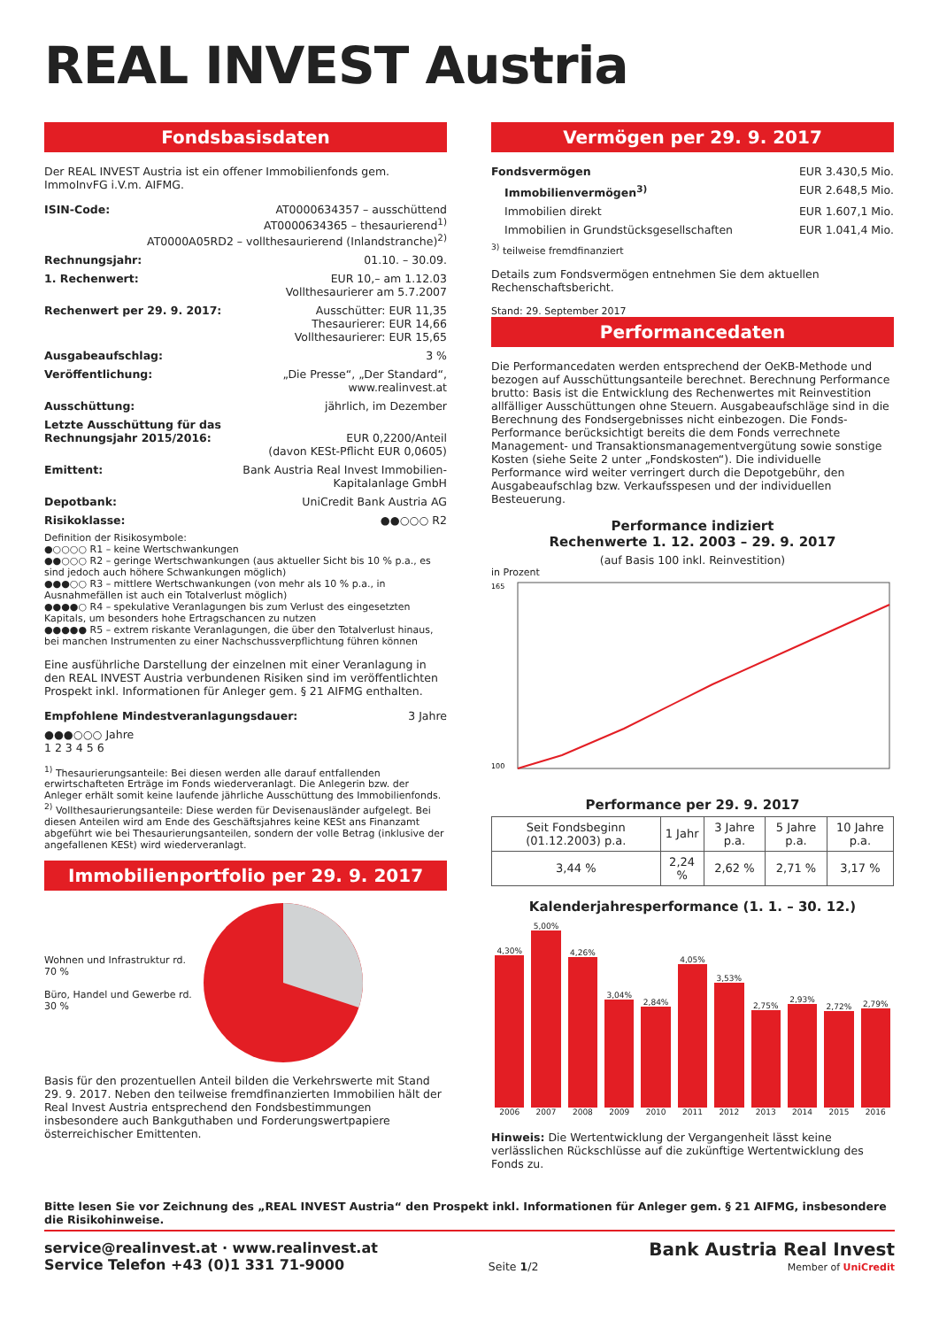REAL INVEST Austria
Fondsbasisdaten
Der REAL INVEST Austria ist ein offener Immobilienfonds gem. ImmoInvFG i.V.m. AIFMG.
ISIN-Code: AT0000634357 – ausschüttend
AT0000634365 – thesaurierend<sup>1)</sup>
AT0000A05RD2 – vollthesaurierend (Inlandstranche)<sup>2)</sup>
Rechnungsjahr: 01.10. – 30.09.
1. Rechenwert: EUR 10,– am 1.12.03
Vollthesaurierer am 5.7.2007
Rechenwert per 29. 9. 2017: Ausschütter: EUR 11,35
Thesaurierer: EUR 14,66
Vollthesaurierer: EUR 15,65
Ausgabeaufschlag: 3 %
Veröffentlichung: „Die Presse“, „Der Standard“,
www.realinvest.at
Ausschüttung: jährlich, im Dezember
Letzte Ausschüttung für das
Rechnungsjahr 2015/2016:
EUR 0,2200/Anteil
(davon KESt-Pflicht EUR 0,0605)
Emittent: Bank Austria Real Invest Immobilien-
Kapitalanlage GmbH
Depotbank: UniCredit Bank Austria AG
Risikoklasse: ●●○○○ R2
Definition der Risikosymbole:
●○○○○ R1 – keine Wertschwankungen
●●○○○ R2 – geringe Wertschwankungen (aus aktueller Sicht bis 10 % p.a., es sind jedoch auch höhere Schwankungen möglich)
●●●○○ R3 – mittlere Wertschwankungen (von mehr als 10 % p.a., in Ausnahmefällen ist auch ein Totalverlust möglich)
●●●●○ R4 – spekulative Veranlagungen bis zum Verlust des eingesetzten Kapitals, um besonders hohe Ertragschancen zu nutzen
●●●●● R5 – extrem riskante Veranlagungen, die über den Totalverlust hinaus, bei manchen Instrumenten zu einer Nachschussverpflichtung führen können
Eine ausführliche Darstellung der einzelnen mit einer Veranlagung in den REAL INVEST Austria verbundenen Risiken sind im veröffentlichten Prospekt inkl. Informationen für Anleger gem. § 21 AIFMG enthalten.
Empfohlene Mindestveranlagungsdauer: 3 Jahre
●●●○○○ Jahre
1 2 3 4 5 6
<sup>1)</sup> Thesaurierungsanteile: Bei diesen werden alle darauf entfallenden erwirtschafteten Erträge im Fonds wiederveranlagt. Die Anlegerin bzw. der Anleger erhält somit keine laufende jährliche Ausschüttung des Immobilienfonds.
<sup>2)</sup> Vollthesaurierungsanteile: Diese werden für Devisenausländer aufgelegt. Bei diesen Anteilen wird am Ende des Geschäftsjahres keine KESt ans Finanzamt abgeführt wie bei Thesaurierungsanteilen, sondern der volle Betrag (inklusive der angefallenen KESt) wird wiederveranlagt.
Immobilienportfolio per 29. 9. 2017
Wohnen und Infrastruktur rd. 70 %
Büro, Handel und Gewerbe rd. 30 %
Basis für den prozentuellen Anteil bilden die Verkehrswerte mit Stand 29. 9. 2017. Neben den teilweise fremdfinanzierten Immobilien hält der Real Invest Austria entsprechend den Fondsbestimmungen insbesondere auch Bankguthaben und Forderungswertpapiere österreichischer Emittenten.
Vermögen per 29. 9. 2017
Fondsvermögen EUR 3.430,5 Mio.
Immobilienvermögen<sup>3)</sup> EUR 2.648,5 Mio.
Immobilien direkt EUR 1.607,1 Mio.
Immobilien in Grundstücksgesellschaften EUR 1.041,4 Mio.
<sup>3)</sup> teilweise fremdfinanziert
Details zum Fondsvermögen entnehmen Sie dem aktuellen Rechenschaftsbericht.
Stand: 29. September 2017
Performancedaten
Die Performancedaten werden entsprechend der OeKB-Methode und bezogen auf Ausschüttungsanteile berechnet. Berechnung Performance brutto: Basis ist die Entwicklung des Rechenwertes mit Reinvestition allfälliger Ausschüttungen ohne Steuern. Ausgabeaufschläge sind in die Berechnung des Fondsergebnisses nicht einbezogen. Die Fonds-Performance berücksichtigt bereits die dem Fonds verrechnete Management- und Transaktionsmanagementvergütung sowie sonstige Kosten (siehe Seite 2 unter „Fondskosten“). Die individuelle Performance wird weiter verringert durch die Depotgebühr, den Ausgabeaufschlag bzw. Verkaufsspesen und der individuellen Besteuerung.
Performance indiziert
Rechenwerte 1. 12. 2003 – 29. 9. 2017
(auf Basis 100 inkl. Reinvestition)
in Prozent
165
100
Performance per 29. 9. 2017
| Seit Fondsbeginn (01.12.2003) p.a. | 1 Jahr | 3 Jahre p.a. | 5 Jahre p.a. | 10 Jahre p.a. |
| --- | --- | --- | --- | --- |
| 3,44 % | 2,24 % | 2,62 % | 2,71 % | 3,17 % |
Kalenderjahresperformance (1. 1. – 30. 12.)
| 4,30% 2006 | 5,00% 2007 | 4,26% 2008 | 3,04% 2009 | 2,84% 2010 | 4,05% 2011 | 3,53% 2012 | 2,75% 2013 | 2,93% 2014 | 2,72% 2015 | 2,79% 2016 |
Hinweis: Die Wertentwicklung der Vergangenheit lässt keine verlässlichen Rückschlüsse auf die zukünftige Wertentwicklung des Fonds zu.
Bitte lesen Sie vor Zeichnung des „REAL INVEST Austria“ den Prospekt inkl. Informationen für Anleger gem. § 21 AIFMG, insbesondere die Risikohinweise.
service@realinvest.at · www.realinvest.at
Service Telefon +43 (0)1 331 71-9000 Seite 1/2
Bank Austria Real Invest
Member of UniCredit